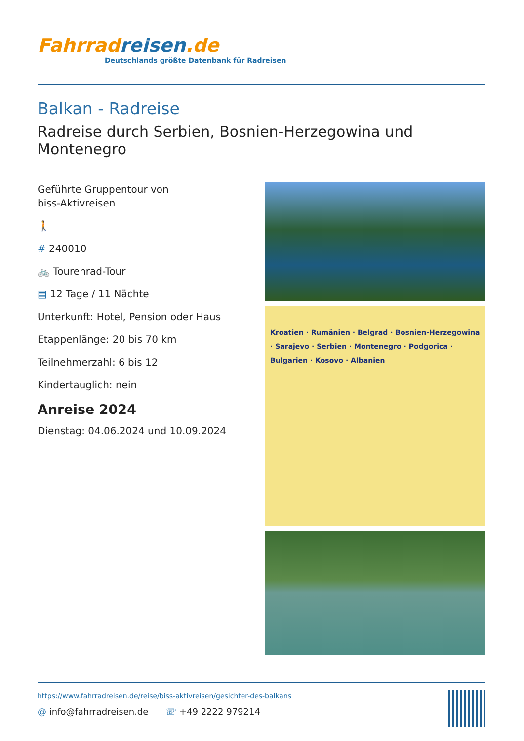Fahrradreisen.de
Deutschlands größte Datenbank für Radreisen
Balkan - Radreise
Radreise durch Serbien, Bosnien-Herzegowina und Montenegro
Geführte Gruppentour von
biss-Aktivreisen
🚶
# 240010
🚲 Tourenrad-Tour
▤ 12 Tage / 11 Nächte
Unterkunft: Hotel, Pension oder Haus
Etappenlänge: 20 bis 70 km
Teilnehmerzahl: 6 bis 12
Kindertauglich: nein
Anreise 2024
Dienstag: 04.06.2024 und 10.09.2024
Kroatien · Rumänien · Belgrad · Bosnien-Herzegowina · Sarajevo · Serbien · Montenegro · Podgorica · Bulgarien · Kosovo · Albanien
https://www.fahrradreisen.de/reise/biss-aktivreisen/gesichter-des-balkans
@ info@fahrradreisen.de ☏ +49 2222 979214